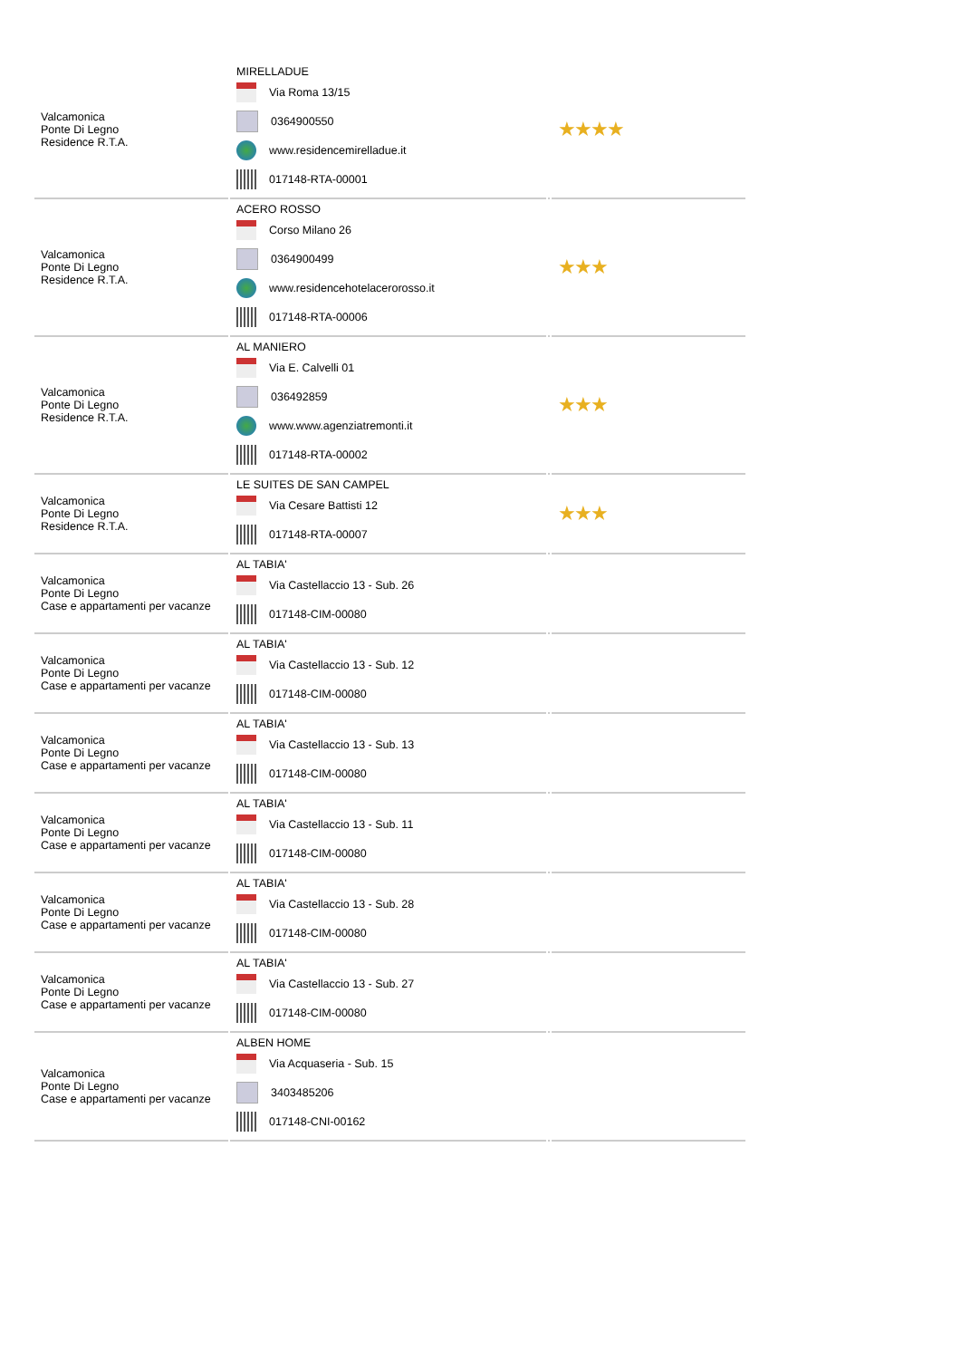| Valcamonica Ponte Di Legno Residence R.T.A. | MIRELLADUE Via Roma 13/15 0364900550 www.residencemirelladue.it 017148-RTA-00001 | | ★★★★ |
| Valcamonica Ponte Di Legno Residence R.T.A. | ACERO ROSSO Corso Milano 26 0364900499 www.residencehotelacerorosso.it 017148-RTA-00006 | | ★★★ |
| Valcamonica Ponte Di Legno Residence R.T.A. | AL MANIERO Via E. Calvelli 01 036492859 www.www.agenziatremonti.it 017148-RTA-00002 | | ★★★ |
| Valcamonica Ponte Di Legno Residence R.T.A. | LE SUITES DE SAN CAMPEL Via Cesare Battisti 12 017148-RTA-00007 | | ★★★ |
| Valcamonica Ponte Di Legno Case e appartamenti per vacanze | AL TABIA' Via Castellaccio 13 - Sub. 26 017148-CIM-00080 | | |
| Valcamonica Ponte Di Legno Case e appartamenti per vacanze | AL TABIA' Via Castellaccio 13 - Sub. 12 017148-CIM-00080 | | |
| Valcamonica Ponte Di Legno Case e appartamenti per vacanze | AL TABIA' Via Castellaccio 13 - Sub. 13 017148-CIM-00080 | | |
| Valcamonica Ponte Di Legno Case e appartamenti per vacanze | AL TABIA' Via Castellaccio 13 - Sub. 11 017148-CIM-00080 | | |
| Valcamonica Ponte Di Legno Case e appartamenti per vacanze | AL TABIA' Via Castellaccio 13 - Sub. 28 017148-CIM-00080 | | |
| Valcamonica Ponte Di Legno Case e appartamenti per vacanze | AL TABIA' Via Castellaccio 13 - Sub. 27 017148-CIM-00080 | | |
| Valcamonica Ponte Di Legno Case e appartamenti per vacanze | ALBEN HOME Via Acquaseria - Sub. 15 3403485206 017148-CNI-00162 | | |